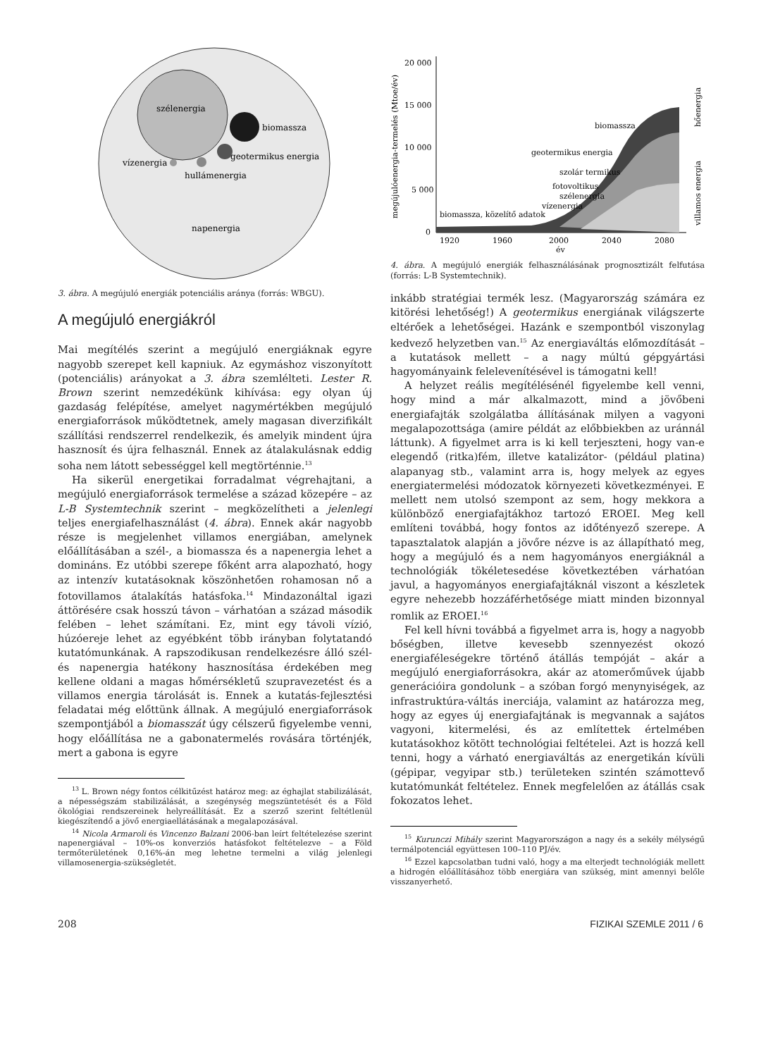szélenergia
biomassza
geotermikus energia
vízenergia
hullámenergia
napenergia
3. ábra. A megújuló energiák potenciális aránya (forrás: WBGU).
A megújuló energiákról
Mai megítélés szerint a megújuló energiáknak egyre nagyobb szerepet kell kapniuk. Az egymáshoz viszonyított (potenciális) arányokat a 3. ábra szemlélteti. Lester R. Brown szerint nemzedékünk kihívása: egy olyan új gazdaság felépítése, amelyet nagymértékben megújuló energiaforrások működtetnek, amely magasan diverzifikált szállítási rendszerrel rendelkezik, és amelyik mindent újra hasznosít és újra felhasznál. Ennek az átalakulásnak eddig soha nem látott sebességgel kell megtörténnie.<sup>13</sup>
Ha sikerül energetikai forradalmat végrehajtani, a megújuló energiaforrások termelése a század közepére – az L-B Systemtechnik szerint – megközelítheti a jelenlegi teljes energiafelhasználást (4. ábra). Ennek akár nagyobb része is megjelenhet villamos energiában, amelynek előállításában a szél-, a biomassza és a napenergia lehet a domináns. Ez utóbbi szerepe főként arra alapozható, hogy az intenzív kutatásoknak köszönhetően rohamosan nő a fotovillamos átalakítás hatásfoka.<sup>14</sup> Mindazonáltal igazi áttörésére csak hosszú távon – várhatóan a század második felében – lehet számítani. Ez, mint egy távoli vízió, húzóereje lehet az egyébként több irányban folytatandó kutatómunkának. A rapszodikusan rendelkezésre álló szél- és napenergia hatékony hasznosítása érdekében meg kellene oldani a magas hőmérsékletű szupravezetést és a villamos energia tárolását is. Ennek a kutatás-fejlesztési feladatai még előttünk állnak. A megújuló energiaforrások szempontjából a biomasszát úgy célszerű figyelembe venni, hogy előállítása ne a gabonatermelés rovására történjék, mert a gabona is egyre
<sup>13</sup> L. Brown négy fontos célkitűzést határoz meg: az éghajlat stabilizálását, a népességszám stabilizálását, a szegénység megszüntetését és a Föld ökológiai rendszereinek helyreállítását. Ez a szerző szerint feltétlenül kiegészítendő a jövő energiaellátásának a megalapozásával.
<sup>14</sup> Nicola Armaroli és Vincenzo Balzani 2006-ban leírt feltételezése szerint napenergiával – 10%-os konverziós hatásfokot feltételezve – a Föld termőterületének 0,16%-án meg lehetne termelni a világ jelenlegi villamosenergia-szükségletét.
megújulóenergia-termelés (Mtoe/év)
20 000
15 000
10 000
5 000
0
1920
1960
2000
2040
2080
év
biomassza
geotermikus energia
szolár termikus
fotovoltikus
szélenergia
vízenergia
biomassza, közelítő adatok
hőenergia
villamos energia
4. ábra. A megújuló energiák felhasználásának prognosztizált felfutása (forrás: L-B Systemtechnik).
inkább stratégiai termék lesz. (Magyarország számára ez kitörési lehetőség!) A geotermikus energiának világszerte eltérőek a lehetőségei. Hazánk e szempontból viszonylag kedvező helyzetben van.<sup>15</sup> Az energiaváltás előmozdítását – a kutatások mellett – a nagy múltú gépgyártási hagyományaink felelevenítésével is támogatni kell!
A helyzet reális megítélésénél figyelembe kell venni, hogy mind a már alkalmazott, mind a jövőbeni energiafajták szolgálatba állításának milyen a vagyoni megalapozottsága (amire példát az előbbiekben az uránnál láttunk). A figyelmet arra is ki kell terjeszteni, hogy van-e elegendő (ritka)fém, illetve katalizátor- (például platina) alapanyag stb., valamint arra is, hogy melyek az egyes energiatermelési módozatok környezeti következményei. E mellett nem utolsó szempont az sem, hogy mekkora a különböző energiafajtákhoz tartozó EROEI. Meg kell említeni továbbá, hogy fontos az időtényező szerepe. A tapasztalatok alapján a jövőre nézve is az állapítható meg, hogy a megújuló és a nem hagyományos energiáknál a technológiák tökéletesedése következtében várhatóan javul, a hagyományos energiafajtáknál viszont a készletek egyre nehezebb hozzáférhetősége miatt minden bizonnyal romlik az EROEI.<sup>16</sup>
Fel kell hívni továbbá a figyelmet arra is, hogy a nagyobb bőségben, illetve kevesebb szennyezést okozó energiaféleségekre történő átállás tempóját – akár a megújuló energiaforrásokra, akár az atomerőművek újabb generációira gondolunk – a szóban forgó menynyiségek, az infrastruktúra-váltás inerciája, valamint az határozza meg, hogy az egyes új energiafajtának is megvannak a sajátos vagyoni, kitermelési, és az említettek értelmében kutatásokhoz kötött technológiai feltételei. Azt is hozzá kell tenni, hogy a várható energiaváltás az energetikán kívüli (gépipar, vegyipar stb.) területeken szintén számottevő kutatómunkát feltételez. Ennek megfelelően az átállás csak fokozatos lehet.
<sup>15</sup> Kurunczi Mihály szerint Magyarországon a nagy és a sekély mélységű termálpotenciál együttesen 100–110 PJ/év.
<sup>16</sup> Ezzel kapcsolatban tudni való, hogy a ma elterjedt technológiák mellett a hidrogén előállításához több energiára van szükség, mint amennyi belőle visszanyerhető.
208 FIZIKAI SZEMLE 2011 / 6